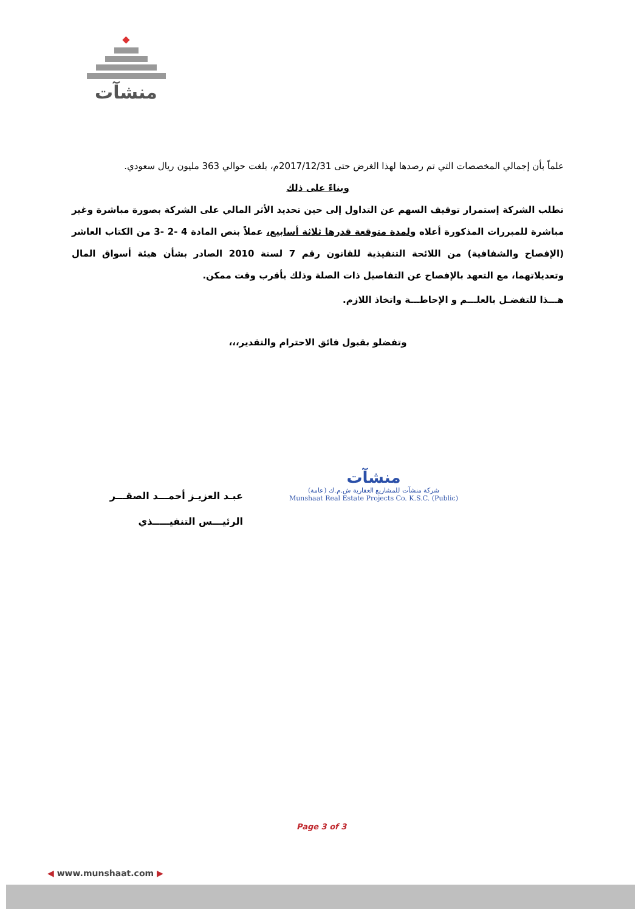◆
منشآت
علماً بأن إجمالي المخصصات التي تم رصدها لهذا الغرض حتى 2017/12/31م، بلغت حوالي 363 مليون ريال سعودي.
وبناءً على ذلك
تطلب الشركة إستمرار توقيف السهم عن التداول إلى حين تحديد الأثر المالي على الشركة بصورة مباشرة وغير مباشرة للمبررات المذكورة أعلاه ولمدة متوقعة قدرها ثلاثة أسابيع، عملاً بنص المادة 4 -2 -3 من الكتاب العاشر (الإفصاح والشفافية) من اللائحة التنفيذية للقانون رقم 7 لسنة 2010 الصادر بشأن هيئة أسواق المال وتعديلاتهما، مع التعهد بالإفصاح عن التفاصيل ذات الصلة وذلك بأقرب وقت ممكن.
هـــذا للتفضـل بالعلـــم و الإحاطـــة واتخاذ اللازم.
وتفضلو بقبول فائق الاحترام والتقدير،،،
عبـد العزيـز أحمـــد الصقـــر
الرئيـــس التنفيـــــذي
منشآت
شركة منشآت للمشاريع العقارية ش.م.ك (عامة)
Munshaat Real Estate Projects Co. K.S.C. (Public)
Page 3 of 3
◀ www.munshaat.com ▶